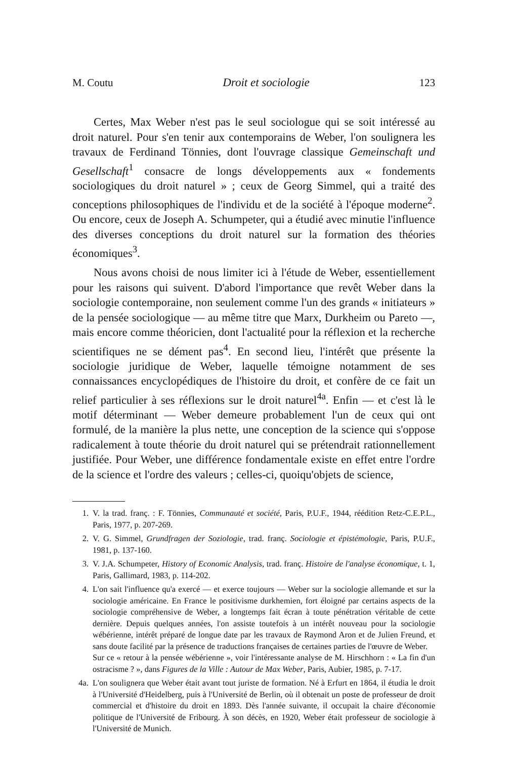M. Coutu Droit et sociologie 123
Certes, Max Weber n'est pas le seul sociologue qui se soit intéressé au droit naturel. Pour s'en tenir aux contemporains de Weber, l'on soulignera les travaux de Ferdinand Tönnies, dont l'ouvrage classique Gemeinschaft und Gesellschaft<sup>1</sup> consacre de longs développements aux « fondements sociologiques du droit naturel » ; ceux de Georg Simmel, qui a traité des conceptions philosophiques de l'individu et de la société à l'époque moderne<sup>2</sup>. Ou encore, ceux de Joseph A. Schumpeter, qui a étudié avec minutie l'influence des diverses conceptions du droit naturel sur la formation des théories économiques<sup>3</sup>.
Nous avons choisi de nous limiter ici à l'étude de Weber, essentiellement pour les raisons qui suivent. D'abord l'importance que revêt Weber dans la sociologie contemporaine, non seulement comme l'un des grands « initiateurs » de la pensée sociologique — au même titre que Marx, Durkheim ou Pareto —, mais encore comme théoricien, dont l'actualité pour la réflexion et la recherche scientifiques ne se dément pas<sup>4</sup>. En second lieu, l'intérêt que présente la sociologie juridique de Weber, laquelle témoigne notamment de ses connaissances encyclopédiques de l'histoire du droit, et confère de ce fait un relief particulier à ses réflexions sur le droit naturel<sup>4a</sup>. Enfin — et c'est là le motif déterminant — Weber demeure probablement l'un de ceux qui ont formulé, de la manière la plus nette, une conception de la science qui s'oppose radicalement à toute théorie du droit naturel qui se prétendrait rationnellement justifiée. Pour Weber, une différence fondamentale existe en effet entre l'ordre de la science et l'ordre des valeurs ; celles-ci, quoiqu'objets de science,
1. V. la trad. franç. : F. Tönnies, Communauté et société, Paris, P.U.F., 1944, réédition Retz-C.E.P.L., Paris, 1977, p. 207-269.
2. V. G. Simmel, Grundfragen der Soziologie, trad. franç. Sociologie et épistémologie, Paris, P.U.F., 1981, p. 137-160.
3. V. J.A. Schumpeter, History of Economic Analysis, trad. franç. Histoire de l'analyse économique, t. 1, Paris, Gallimard, 1983, p. 114-202.
4. L'on sait l'influence qu'a exercé — et exerce toujours — Weber sur la sociologie allemande et sur la sociologie américaine. En France le positivisme durkhemien, fort éloigné par certains aspects de la sociologie compréhensive de Weber, a longtemps fait écran à toute pénétration véritable de cette dernière. Depuis quelques années, l'on assiste toutefois à un intérêt nouveau pour la sociologie wébérienne, intérêt préparé de longue date par les travaux de Raymond Aron et de Julien Freund, et sans doute facilité par la présence de traductions françaises de certaines parties de l'œuvre de Weber.
Sur ce « retour à la pensée wébérienne », voir l'intéressante analyse de M. Hirschhorn : « La fin d'un ostracisme ? », dans Figures de la Ville : Autour de Max Weber, Paris, Aubier, 1985, p. 7-17.
4a. L'on soulignera que Weber était avant tout juriste de formation. Né à Erfurt en 1864, il étudia le droit à l'Université d'Heidelberg, puis à l'Université de Berlin, où il obtenait un poste de professeur de droit commercial et d'histoire du droit en 1893. Dès l'année suivante, il occupait la chaire d'économie politique de l'Université de Fribourg. À son décès, en 1920, Weber était professeur de sociologie à l'Université de Munich.